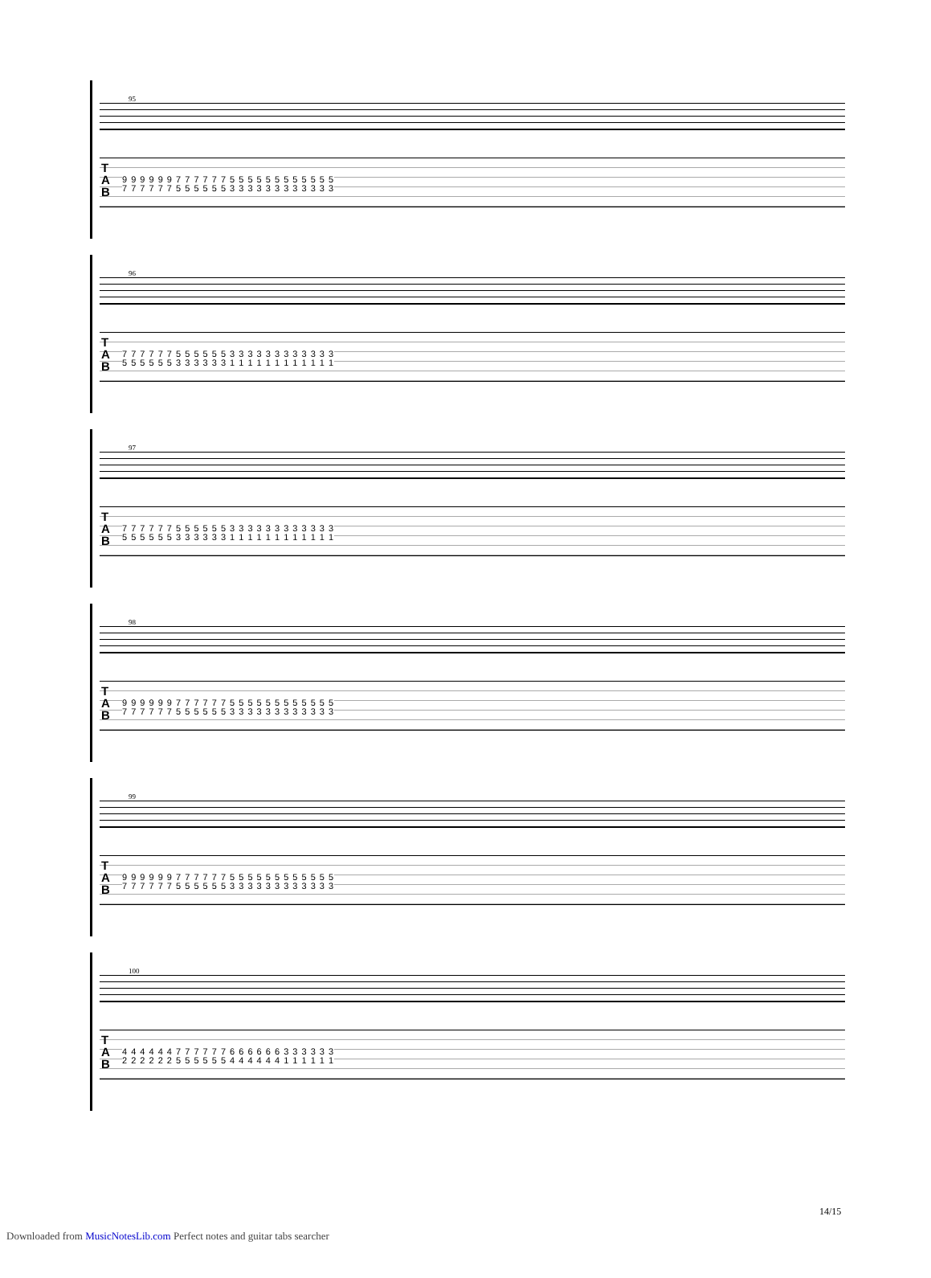95
T
A
B
9 9 9 9 9 9 7 7 7 7 7 7 5 5 5 5 5 5 5 5 5 5 5 5
7 7 7 7 7 7 5 5 5 5 5 5 3 3 3 3 3 3 3 3 3 3 3 3
96
T
A
B
7 7 7 7 7 7 5 5 5 5 5 5 3 3 3 3 3 3 3 3 3 3 3 3
5 5 5 5 5 5 3 3 3 3 3 3 1 1 1 1 1 1 1 1 1 1 1 1
97
T
A
B
7 7 7 7 7 7 5 5 5 5 5 5 3 3 3 3 3 3 3 3 3 3 3 3
5 5 5 5 5 5 3 3 3 3 3 3 1 1 1 1 1 1 1 1 1 1 1 1
98
T
A
B
9 9 9 9 9 9 7 7 7 7 7 7 5 5 5 5 5 5 5 5 5 5 5 5
7 7 7 7 7 7 5 5 5 5 5 5 3 3 3 3 3 3 3 3 3 3 3 3
99
T
A
B
9 9 9 9 9 9 7 7 7 7 7 7 5 5 5 5 5 5 5 5 5 5 5 5
7 7 7 7 7 7 5 5 5 5 5 5 3 3 3 3 3 3 3 3 3 3 3 3
100
T
A
B
4 4 4 4 4 4 7 7 7 7 7 7 6 6 6 6 6 6 3 3 3 3 3 3
2 2 2 2 2 2 5 5 5 5 5 5 4 4 4 4 4 4 1 1 1 1 1 1
14/15
Downloaded from MusicNotesLib.com Perfect notes and guitar tabs searcher